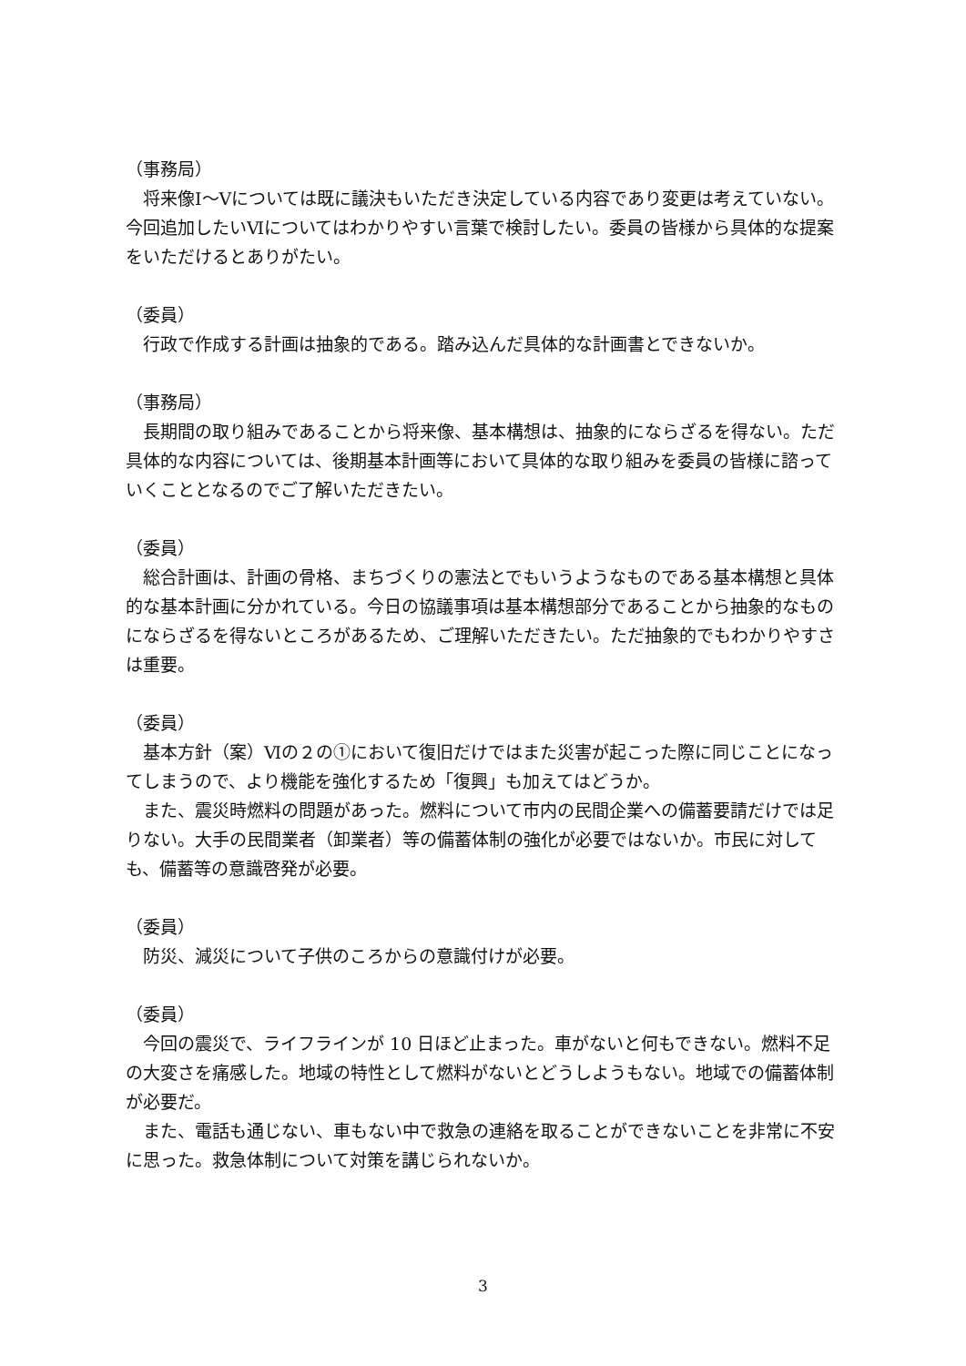（事務局）
将来像Ⅰ～Ⅴについては既に議決もいただき決定している内容であり変更は考えていない。今回追加したいⅥについてはわかりやすい言葉で検討したい。委員の皆様から具体的な提案をいただけるとありがたい。
（委員）
行政で作成する計画は抽象的である。踏み込んだ具体的な計画書とできないか。
（事務局）
長期間の取り組みであることから将来像、基本構想は、抽象的にならざるを得ない。ただ具体的な内容については、後期基本計画等において具体的な取り組みを委員の皆様に諮っていくこととなるのでご了解いただきたい。
（委員）
総合計画は、計画の骨格、まちづくりの憲法とでもいうようなものである基本構想と具体的な基本計画に分かれている。今日の協議事項は基本構想部分であることから抽象的なものにならざるを得ないところがあるため、ご理解いただきたい。ただ抽象的でもわかりやすさは重要。
（委員）
基本方針（案）Ⅵの２の①において復旧だけではまた災害が起こった際に同じことになってしまうので、より機能を強化するため「復興」も加えてはどうか。
また、震災時燃料の問題があった。燃料について市内の民間企業への備蓄要請だけでは足りない。大手の民間業者（卸業者）等の備蓄体制の強化が必要ではないか。市民に対しても、備蓄等の意識啓発が必要。
（委員）
防災、減災について子供のころからの意識付けが必要。
（委員）
今回の震災で、ライフラインが 10 日ほど止まった。車がないと何もできない。燃料不足の大変さを痛感した。地域の特性として燃料がないとどうしようもない。地域での備蓄体制が必要だ。
また、電話も通じない、車もない中で救急の連絡を取ることができないことを非常に不安に思った。救急体制について対策を講じられないか。
3